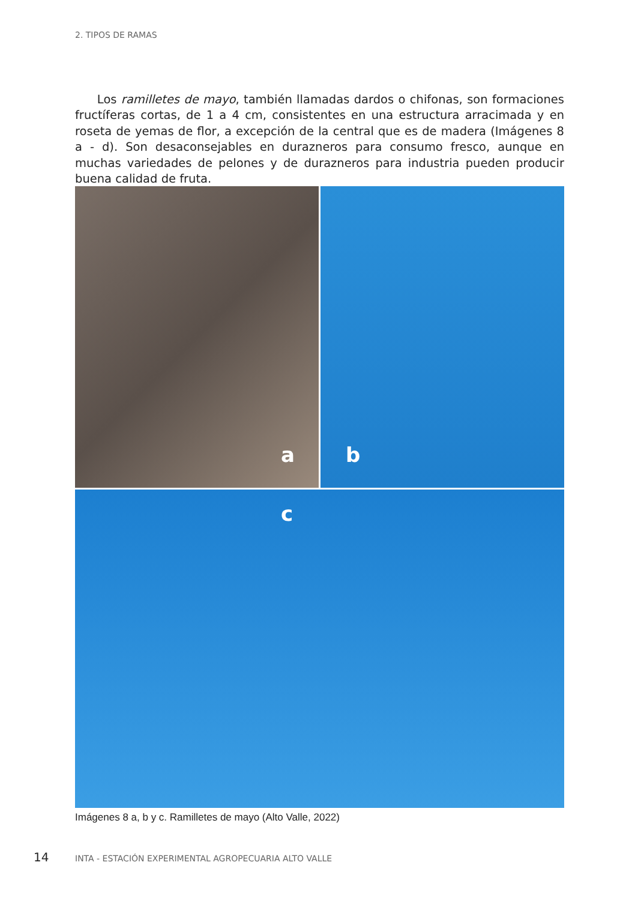2. TIPOS DE RAMAS
Los ramilletes de mayo, también llamadas dardos o chifonas, son formaciones fructíferas cortas, de 1 a 4 cm, consistentes en una estructura arracimada y en roseta de yemas de flor, a excepción de la central que es de madera (Imágenes 8 a - d). Son desaconsejables en durazneros para consumo fresco, aunque en muchas variedades de pelones y de durazneros para industria pueden producir buena calidad de fruta.
a
b
c
Imágenes 8 a, b y c. Ramilletes de mayo (Alto Valle, 2022)
14 INTA - ESTACIÓN EXPERIMENTAL AGROPECUARIA ALTO VALLE